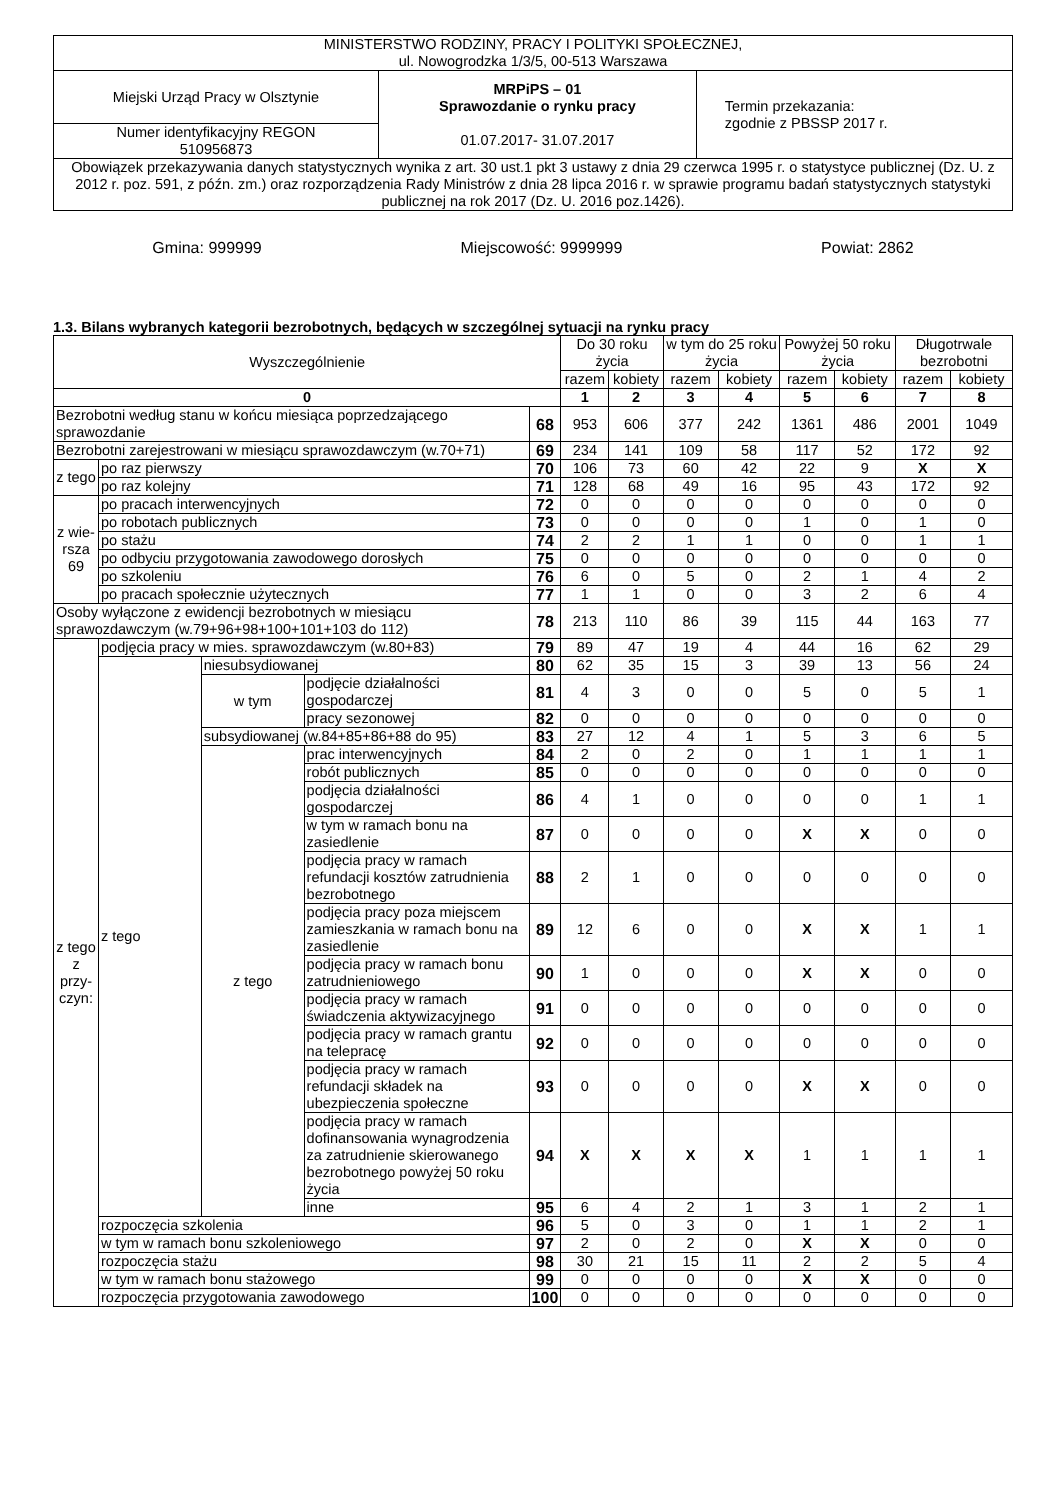| MINISTERSTWO RODZINY, PRACY I POLITYKI SPOŁECZNEJ, ul. Nowogrodzka 1/3/5, 00-513 Warszawa | | |
| Miejski Urząd Pracy w Olsztynie | MRPiPS – 01 Sprawozdanie o rynku pracy 01.07.2017- 31.07.2017 | Termin przekazania: zgodnie z PBSSP 2017 r. |
| Numer identyfikacyjny REGON 510956873 | | |
| Obowiązek przekazywania danych statystycznych wynika z art. 30 ust.1 pkt 3 ustawy z dnia 29 czerwca 1995 r. o statystyce publicznej (Dz. U. z 2012 r. poz. 591, z późn. zm.) oraz rozporządzenia Rady Ministrów z dnia 28 lipca 2016 r. w sprawie programu badań statystycznych statystyki publicznej na rok 2017 (Dz. U. 2016 poz.1426). | | |
Gmina: 999999 Miejscowość: 9999999 Powiat: 2862
1.3. Bilans wybranych kategorii bezrobotnych, będących w szczególnej sytuacji na rynku pracy
| Wyszczególnienie | | | | | Do 30 roku życia | | w tym do 25 roku życia | | Powyżej 50 roku życia | | Długotrwale bezrobotni | |
| --- | --- | --- | --- | --- | --- | --- | --- | --- | --- | --- | --- | --- |
| | | | | | razem | kobiety | razem | kobiety | razem | kobiety | razem | kobiety |
| 0 | | | | | 1 | 2 | 3 | 4 | 5 | 6 | 7 | 8 |
| Bezrobotni według stanu w końcu miesiąca poprzedzającego sprawozdanie | | | | 68 | 953 | 606 | 377 | 242 | 1361 | 486 | 2001 | 1049 |
| Bezrobotni zarejestrowani w miesiącu sprawozdawczym (w.70+71) | | | | 69 | 234 | 141 | 109 | 58 | 117 | 52 | 172 | 92 |
| z tego | po raz pierwszy | | | 70 | 106 | 73 | 60 | 42 | 22 | 9 | X | X |
| | po raz kolejny | | | 71 | 128 | 68 | 49 | 16 | 95 | 43 | 172 | 92 |
| z wie-rsza 69 | po pracach interwencyjnych | | | 72 | 0 | 0 | 0 | 0 | 0 | 0 | 0 | 0 |
| | po robotach publicznych | | | 73 | 0 | 0 | 0 | 0 | 1 | 0 | 1 | 0 |
| | po stażu | | | 74 | 2 | 2 | 1 | 1 | 0 | 0 | 1 | 1 |
| | po odbyciu przygotowania zawodowego dorosłych | | | 75 | 0 | 0 | 0 | 0 | 0 | 0 | 0 | 0 |
| | po szkoleniu | | | 76 | 6 | 0 | 5 | 0 | 2 | 1 | 4 | 2 |
| | po pracach społecznie użytecznych | | | 77 | 1 | 1 | 0 | 0 | 3 | 2 | 6 | 4 |
| Osoby wyłączone z ewidencji bezrobotnych w miesiącu sprawozdawczym (w.79+96+98+100+101+103 do 112) | | | | 78 | 213 | 110 | 86 | 39 | 115 | 44 | 163 | 77 |
| z tego z przy-czyn: | podjęcia pracy w mies. sprawozdawczym (w.80+83) | | | 79 | 89 | 47 | 19 | 4 | 44 | 16 | 62 | 29 |
| | z tego | niesubsydiowanej | | 80 | 62 | 35 | 15 | 3 | 39 | 13 | 56 | 24 |
| | | w tym | podjęcie działalności gospodarczej | 81 | 4 | 3 | 0 | 0 | 5 | 0 | 5 | 1 |
| | | | pracy sezonowej | 82 | 0 | 0 | 0 | 0 | 0 | 0 | 0 | 0 |
| | | subsydiowanej (w.84+85+86+88 do 95) | | 83 | 27 | 12 | 4 | 1 | 5 | 3 | 6 | 5 |
| | | z tego | prac interwencyjnych | 84 | 2 | 0 | 2 | 0 | 1 | 1 | 1 | 1 |
| | | | robót publicznych | 85 | 0 | 0 | 0 | 0 | 0 | 0 | 0 | 0 |
| | | | podjęcia działalności gospodarczej | 86 | 4 | 1 | 0 | 0 | 0 | 0 | 1 | 1 |
| | | | w tym w ramach bonu na zasiedlenie | 87 | 0 | 0 | 0 | 0 | X | X | 0 | 0 |
| | | | podjęcia pracy w ramach refundacji kosztów zatrudnienia bezrobotnego | 88 | 2 | 1 | 0 | 0 | 0 | 0 | 0 | 0 |
| | | | podjęcia pracy poza miejscem zamieszkania w ramach bonu na zasiedlenie | 89 | 12 | 6 | 0 | 0 | X | X | 1 | 1 |
| | | | podjęcia pracy w ramach bonu zatrudnieniowego | 90 | 1 | 0 | 0 | 0 | X | X | 0 | 0 |
| | | | podjęcia pracy w ramach świadczenia aktywizacyjnego | 91 | 0 | 0 | 0 | 0 | 0 | 0 | 0 | 0 |
| | | | podjęcia pracy w ramach grantu na telepracę | 92 | 0 | 0 | 0 | 0 | 0 | 0 | 0 | 0 |
| | | | podjęcia pracy w ramach refundacji składek na ubezpieczenia społeczne | 93 | 0 | 0 | 0 | 0 | X | X | 0 | 0 |
| | | | podjęcia pracy w ramach dofinansowania wynagrodzenia za zatrudnienie skierowanego bezrobotnego powyżej 50 roku życia | 94 | X | X | X | X | 1 | 1 | 1 | 1 |
| | | | inne | 95 | 6 | 4 | 2 | 1 | 3 | 1 | 2 | 1 |
| | rozpoczęcia szkolenia | | | 96 | 5 | 0 | 3 | 0 | 1 | 1 | 2 | 1 |
| | w tym w ramach bonu szkoleniowego | | | 97 | 2 | 0 | 2 | 0 | X | X | 0 | 0 |
| | rozpoczęcia stażu | | | 98 | 30 | 21 | 15 | 11 | 2 | 2 | 5 | 4 |
| | w tym w ramach bonu stażowego | | | 99 | 0 | 0 | 0 | 0 | X | X | 0 | 0 |
| | rozpoczęcia przygotowania zawodowego | | | 100 | 0 | 0 | 0 | 0 | 0 | 0 | 0 | 0 |